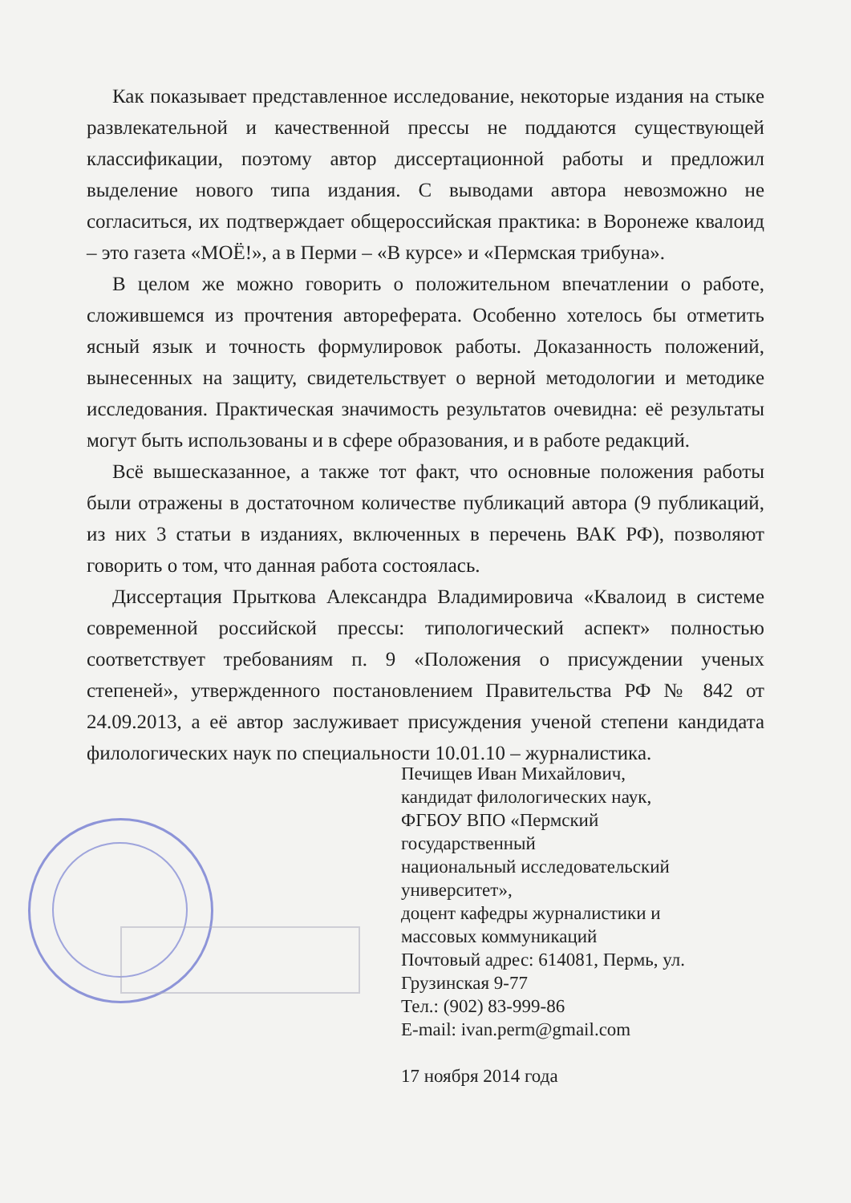Как показывает представленное исследование, некоторые издания на стыке развлекательной и качественной прессы не поддаются существующей классификации, поэтому автор диссертационной работы и предложил выделение нового типа издания. С выводами автора невозможно не согласиться, их подтверждает общероссийская практика: в Воронеже квалоид – это газета «МОЁ!», а в Перми – «В курсе» и «Пермская трибуна».
В целом же можно говорить о положительном впечатлении о работе, сложившемся из прочтения автореферата. Особенно хотелось бы отметить ясный язык и точность формулировок работы. Доказанность положений, вынесенных на защиту, свидетельствует о верной методологии и методике исследования. Практическая значимость результатов очевидна: её результаты могут быть использованы и в сфере образования, и в работе редакций.
Всё вышесказанное, а также тот факт, что основные положения работы были отражены в достаточном количестве публикаций автора (9 публикаций, из них 3 статьи в изданиях, включенных в перечень ВАК РФ), позволяют говорить о том, что данная работа состоялась.
Диссертация Прыткова Александра Владимировича «Квалоид в системе современной российской прессы: типологический аспект» полностью соответствует требованиям п. 9 «Положения о присуждении ученых степеней», утвержденного постановлением Правительства РФ № 842 от 24.09.2013, а её автор заслуживает присуждения ученой степени кандидата филологических наук по специальности 10.01.10 – журналистика.
Печищев Иван Михайлович,
кандидат филологических наук,
ФГБОУ ВПО «Пермский
государственный
национальный исследовательский
университет»,
доцент кафедры журналистики и
массовых коммуникаций
Почтовый адрес: 614081, Пермь, ул.
Грузинская 9-77
Тел.: (902) 83-999-86
E-mail: ivan.perm@gmail.com
17 ноября 2014 года